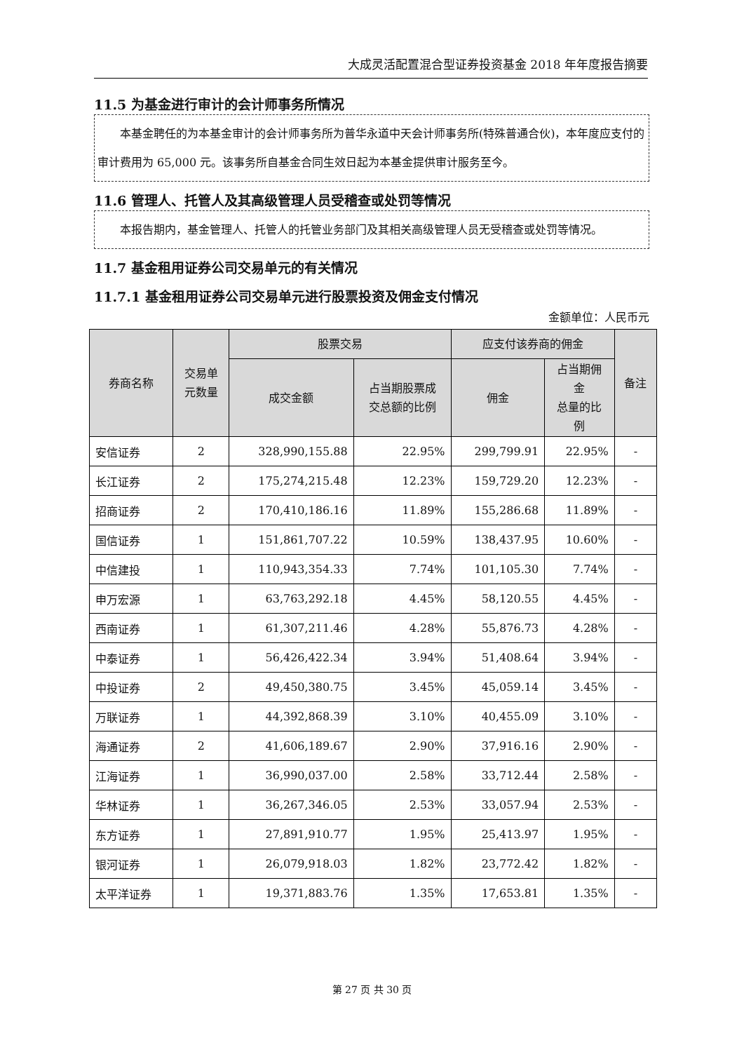大成灵活配置混合型证券投资基金 2018 年年度报告摘要
11.5 为基金进行审计的会计师事务所情况
本基金聘任的为本基金审计的会计师事务所为普华永道中天会计师事务所(特殊普通合伙)，本年度应支付的审计费用为 65,000 元。该事务所自基金合同生效日起为本基金提供审计服务至今。
11.6 管理人、托管人及其高级管理人员受稽查或处罚等情况
本报告期内，基金管理人、托管人的托管业务部门及其相关高级管理人员无受稽查或处罚等情况。
11.7 基金租用证券公司交易单元的有关情况
11.7.1 基金租用证券公司交易单元进行股票投资及佣金支付情况
金额单位：人民币元
| 券商名称 | 交易单 元数量 | 股票交易 | | 应支付该券商的佣金 | | 备注 |
| --- | --- | --- | --- | --- | --- | --- |
| | | 成交金额 | 占当期股票成 交总额的比例 | 佣金 | 占当期佣 金 总量的比 例 | |
| 安信证券 | 2 | 328,990,155.88 | 22.95% | 299,799.91 | 22.95% | - |
| 长江证券 | 2 | 175,274,215.48 | 12.23% | 159,729.20 | 12.23% | - |
| 招商证券 | 2 | 170,410,186.16 | 11.89% | 155,286.68 | 11.89% | - |
| 国信证券 | 1 | 151,861,707.22 | 10.59% | 138,437.95 | 10.60% | - |
| 中信建投 | 1 | 110,943,354.33 | 7.74% | 101,105.30 | 7.74% | - |
| 申万宏源 | 1 | 63,763,292.18 | 4.45% | 58,120.55 | 4.45% | - |
| 西南证券 | 1 | 61,307,211.46 | 4.28% | 55,876.73 | 4.28% | - |
| 中泰证券 | 1 | 56,426,422.34 | 3.94% | 51,408.64 | 3.94% | - |
| 中投证券 | 2 | 49,450,380.75 | 3.45% | 45,059.14 | 3.45% | - |
| 万联证券 | 1 | 44,392,868.39 | 3.10% | 40,455.09 | 3.10% | - |
| 海通证券 | 2 | 41,606,189.67 | 2.90% | 37,916.16 | 2.90% | - |
| 江海证券 | 1 | 36,990,037.00 | 2.58% | 33,712.44 | 2.58% | - |
| 华林证券 | 1 | 36,267,346.05 | 2.53% | 33,057.94 | 2.53% | - |
| 东方证券 | 1 | 27,891,910.77 | 1.95% | 25,413.97 | 1.95% | - |
| 银河证券 | 1 | 26,079,918.03 | 1.82% | 23,772.42 | 1.82% | - |
| 太平洋证券 | 1 | 19,371,883.76 | 1.35% | 17,653.81 | 1.35% | - |
第 27 页 共 30 页